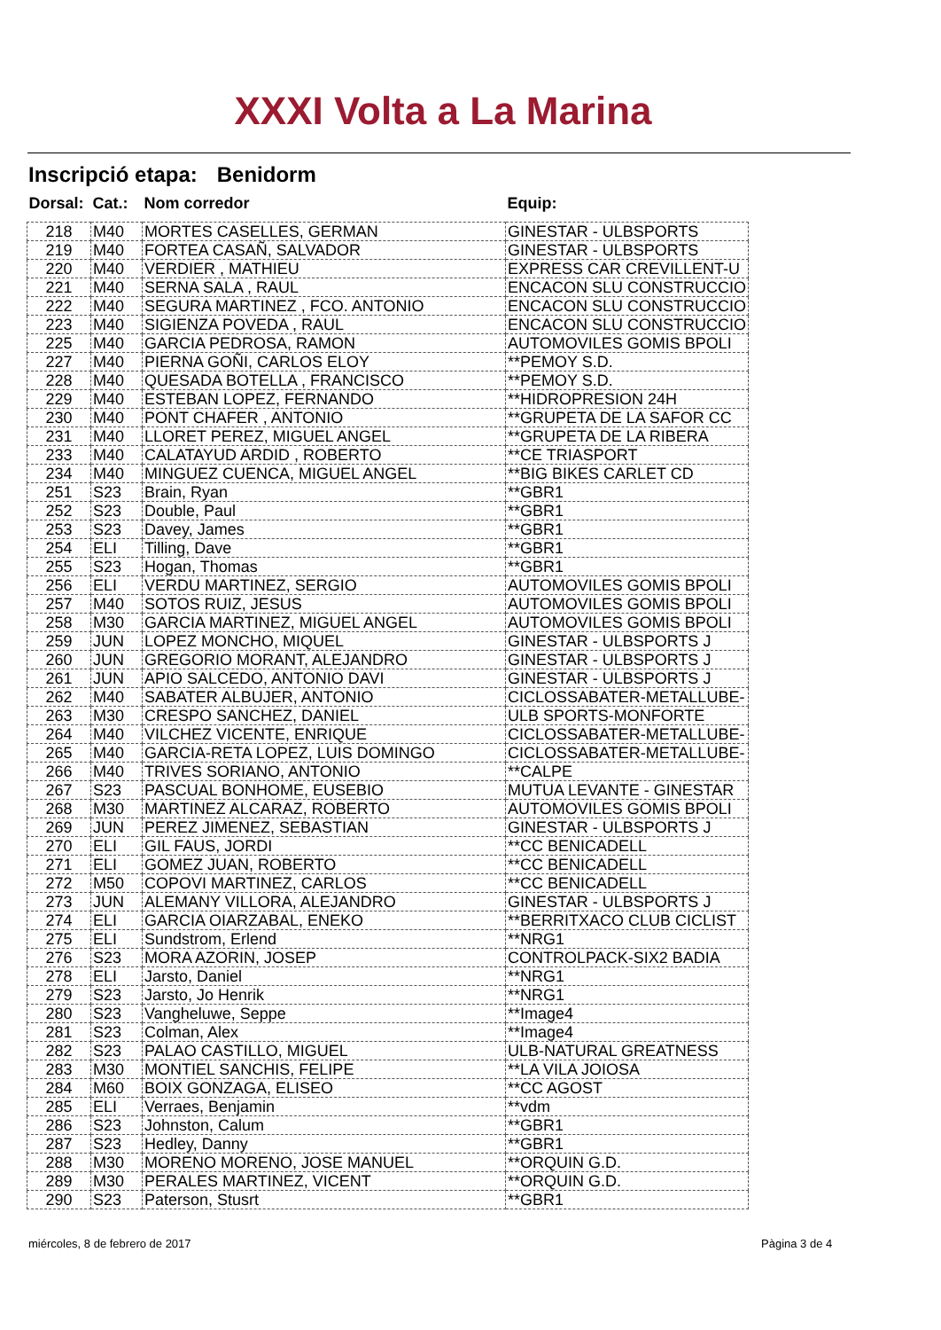XXXI Volta a La Marina
Inscripció etapa: Benidorm
| Dorsal: | Cat.: | Nom corredor | Equip: |
| --- | --- | --- | --- |
| 218 | M40 | MORTES CASELLES, GERMAN | GINESTAR - ULBSPORTS |
| 219 | M40 | FORTEA CASAÑ, SALVADOR | GINESTAR - ULBSPORTS |
| 220 | M40 | VERDIER , MATHIEU | EXPRESS CAR CREVILLENT-U |
| 221 | M40 | SERNA SALA , RAUL | ENCACON SLU CONSTRUCCIO |
| 222 | M40 | SEGURA MARTINEZ , FCO. ANTONIO | ENCACON SLU CONSTRUCCIO |
| 223 | M40 | SIGIENZA POVEDA , RAUL | ENCACON SLU CONSTRUCCIO |
| 225 | M40 | GARCIA PEDROSA, RAMON | AUTOMOVILES GOMIS BPOLI |
| 227 | M40 | PIERNA GOÑI, CARLOS ELOY | **PEMOY S.D. |
| 228 | M40 | QUESADA BOTELLA , FRANCISCO | **PEMOY S.D. |
| 229 | M40 | ESTEBAN LOPEZ, FERNANDO | **HIDROPRESION 24H |
| 230 | M40 | PONT CHAFER , ANTONIO | **GRUPETA DE LA SAFOR CC |
| 231 | M40 | LLORET PEREZ, MIGUEL ANGEL | **GRUPETA DE LA RIBERA |
| 233 | M40 | CALATAYUD ARDID , ROBERTO | **CE TRIASPORT |
| 234 | M40 | MINGUEZ CUENCA, MIGUEL ANGEL | **BIG BIKES CARLET CD |
| 251 | S23 | Brain, Ryan | **GBR1 |
| 252 | S23 | Double, Paul | **GBR1 |
| 253 | S23 | Davey, James | **GBR1 |
| 254 | ELI | Tilling, Dave | **GBR1 |
| 255 | S23 | Hogan, Thomas | **GBR1 |
| 256 | ELI | VERDU MARTINEZ, SERGIO | AUTOMOVILES GOMIS BPOLI |
| 257 | M40 | SOTOS RUIZ, JESUS | AUTOMOVILES GOMIS BPOLI |
| 258 | M30 | GARCIA MARTINEZ, MIGUEL ANGEL | AUTOMOVILES GOMIS BPOLI |
| 259 | JUN | LOPEZ MONCHO, MIQUEL | GINESTAR - ULBSPORTS J |
| 260 | JUN | GREGORIO MORANT, ALEJANDRO | GINESTAR - ULBSPORTS J |
| 261 | JUN | APIO SALCEDO, ANTONIO DAVI | GINESTAR - ULBSPORTS J |
| 262 | M40 | SABATER ALBUJER, ANTONIO | CICLOSSABATER-METALLUBE- |
| 263 | M30 | CRESPO SANCHEZ, DANIEL | ULB SPORTS-MONFORTE |
| 264 | M40 | VILCHEZ VICENTE, ENRIQUE | CICLOSSABATER-METALLUBE- |
| 265 | M40 | GARCIA-RETA LOPEZ, LUIS DOMINGO | CICLOSSABATER-METALLUBE- |
| 266 | M40 | TRIVES SORIANO, ANTONIO | **CALPE |
| 267 | S23 | PASCUAL BONHOME, EUSEBIO | MUTUA LEVANTE - GINESTAR |
| 268 | M30 | MARTINEZ ALCARAZ, ROBERTO | AUTOMOVILES GOMIS BPOLI |
| 269 | JUN | PEREZ JIMENEZ, SEBASTIAN | GINESTAR - ULBSPORTS J |
| 270 | ELI | GIL FAUS, JORDI | **CC BENICADELL |
| 271 | ELI | GOMEZ JUAN, ROBERTO | **CC BENICADELL |
| 272 | M50 | COPOVI MARTINEZ, CARLOS | **CC BENICADELL |
| 273 | JUN | ALEMANY VILLORA, ALEJANDRO | GINESTAR - ULBSPORTS J |
| 274 | ELI | GARCIA OIARZABAL, ENEKO | **BERRITXACO CLUB CICLIST |
| 275 | ELI | Sundstrom, Erlend | **NRG1 |
| 276 | S23 | MORA AZORIN, JOSEP | CONTROLPACK-SIX2 BADIA |
| 278 | ELI | Jarsto, Daniel | **NRG1 |
| 279 | S23 | Jarsto, Jo Henrik | **NRG1 |
| 280 | S23 | Vangheluwe, Seppe | **Image4 |
| 281 | S23 | Colman, Alex | **Image4 |
| 282 | S23 | PALAO CASTILLO, MIGUEL | ULB-NATURAL GREATNESS |
| 283 | M30 | MONTIEL SANCHIS, FELIPE | **LA VILA JOIOSA |
| 284 | M60 | BOIX GONZAGA, ELISEO | **CC AGOST |
| 285 | ELI | Verraes, Benjamin | **vdm |
| 286 | S23 | Johnston, Calum | **GBR1 |
| 287 | S23 | Hedley, Danny | **GBR1 |
| 288 | M30 | MORENO MORENO, JOSE MANUEL | **ORQUIN G.D. |
| 289 | M30 | PERALES MARTINEZ, VICENT | **ORQUIN G.D. |
| 290 | S23 | Paterson, Stusrt | **GBR1 |
miércoles, 8 de febrero de 2017
Pàgina 3 de 4